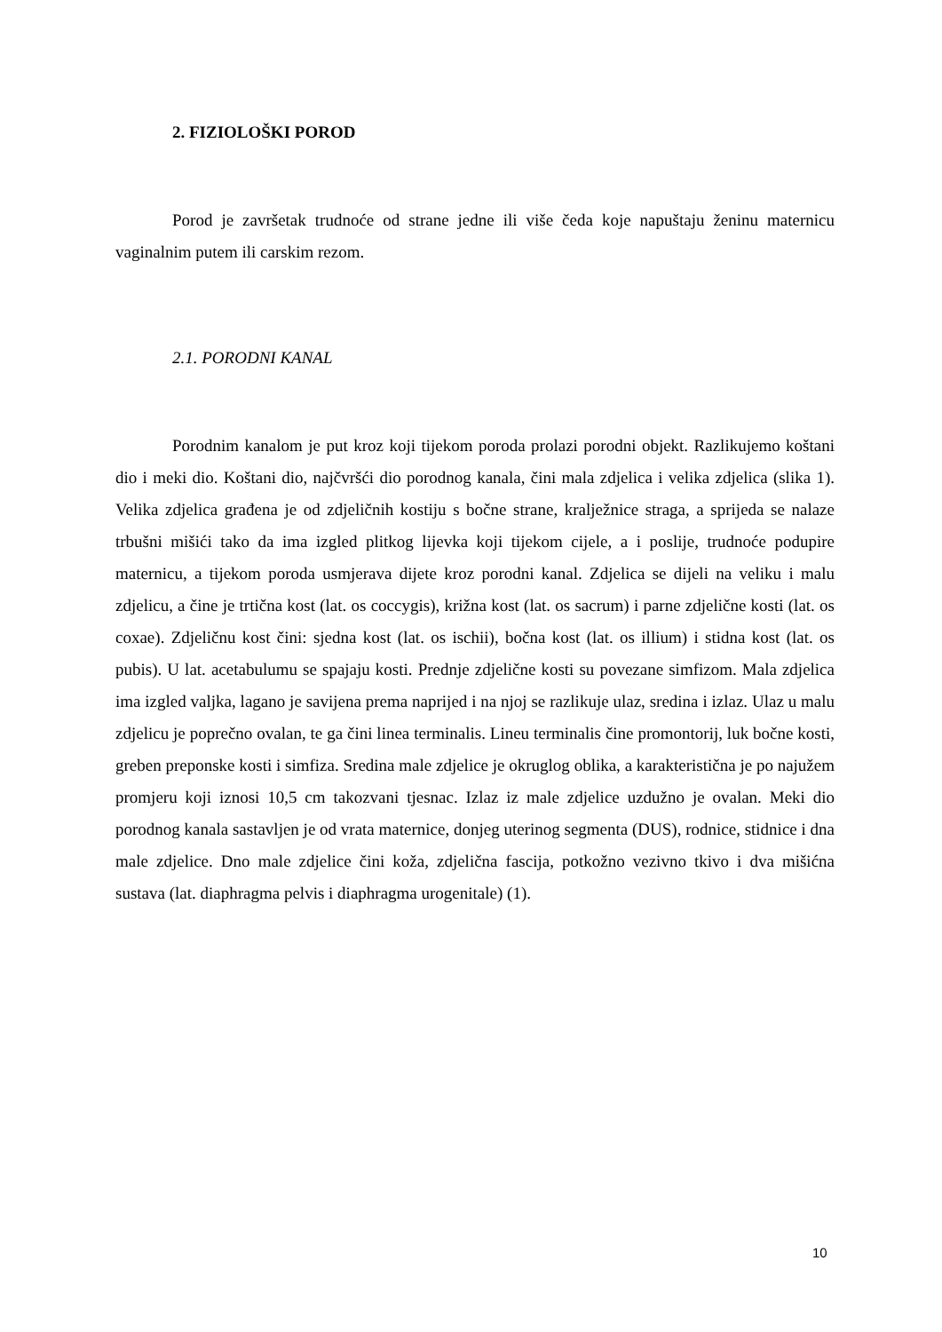2. FIZIOLOŠKI POROD
Porod je završetak trudnoće od strane jedne ili više čeda koje napuštaju ženinu maternicu vaginalnim putem ili carskim rezom.
2.1. PORODNI KANAL
Porodnim kanalom je put kroz koji tijekom poroda prolazi porodni objekt. Razlikujemo koštani dio i meki dio. Koštani dio, najčvršći dio porodnog kanala, čini mala zdjelica i velika zdjelica (slika 1). Velika zdjelica građena je od zdjeličnih kostiju s bočne strane, kralježnice straga, a sprijeda se nalaze trbušni mišići tako da ima izgled plitkog lijevka koji tijekom cijele, a i poslije, trudnoće podupire maternicu, a tijekom poroda usmjerava dijete kroz porodni kanal. Zdjelica se dijeli na veliku i malu zdjelicu, a čine je trtična kost (lat. os coccygis), križna kost (lat. os sacrum) i parne zdjelične kosti (lat. os coxae). Zdjeličnu kost čini: sjedna kost (lat. os ischii), bočna kost (lat. os illium) i stidna kost (lat. os pubis). U lat. acetabulumu se spajaju kosti. Prednje zdjelične kosti su povezane simfizom. Mala zdjelica ima izgled valjka, lagano je savijena prema naprijed i na njoj se razlikuje ulaz, sredina i izlaz. Ulaz u malu zdjelicu je poprečno ovalan, te ga čini linea terminalis. Lineu terminalis čine promontorij, luk bočne kosti, greben preponske kosti i simfiza. Sredina male zdjelice je okruglog oblika, a karakteristična je po najužem promjeru koji iznosi 10,5 cm takozvani tjesnac. Izlaz iz male zdjelice uzdužno je ovalan. Meki dio porodnog kanala sastavljen je od vrata maternice, donjeg uterinog segmenta (DUS), rodnice, stidnice i dna male zdjelice. Dno male zdjelice čini koža, zdjelična fascija, potkožno vezivno tkivo i dva mišićna sustava (lat. diaphragma pelvis i diaphragma urogenitale) (1).
10